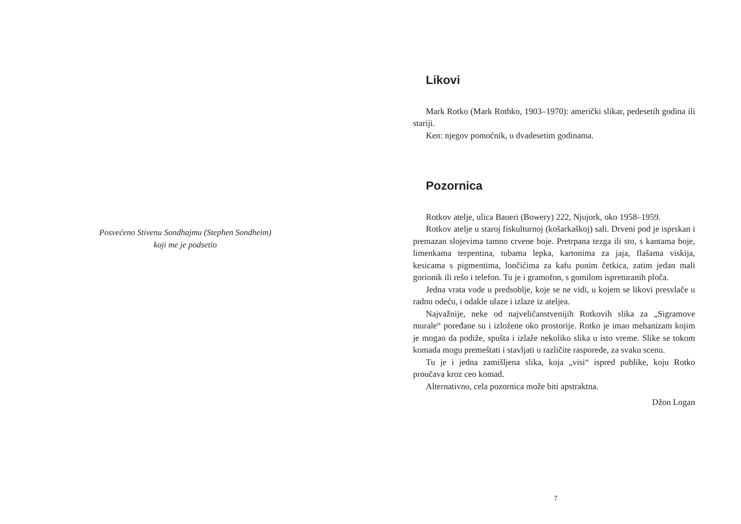Posvećeno Stivenu Sondhajmu (Stephen Sondheim)
koji me je podsetio
Likovi
Mark Rotko (Mark Rothko, 1903–1970): američki slikar, pedesetih godina ili stariji.
Ken: njegov pomoćnik, u dvadesetim godinama.
Pozornica
Rotkov atelje, ulica Baueri (Bowery) 222, Njujork, oko 1958–1959.
Rotkov atelje u staroj fiskulturnoj (košarkaškoj) sali. Drveni pod je isprskan i premazan slojevima tamno crvene boje. Pretrpana tezga ili sto, s kantama boje, limenkama terpentina, tubama lepka, kartonima za jaja, flašama viskija, kesicama s pigmentima, lončićima za kafu punim četkica, zatim jedan mali gorionik ili rešo i telefon. Tu je i gramofon, s gomilom ispreturanih ploča.
Jedna vrata vode u predsoblje, koje se ne vidi, u kojem se likovi presvlače u radnu odeću, i odakle ulaze i izlaze iz ateljea.
Najvažnije, neke od najveličanstvenijih Rotkovih slika za „Sigramove murale“ poređane su i izložene oko prostorije. Rotko je imao mehanizam kojim je mogao da podiže, spušta i izlaže nekoliko slika u isto vreme. Slike se tokom komada mogu premeštati i stavljati u različite rasporede, za svaku scenu.
Tu je i jedna zamišljena slika, koja „visi“ ispred publike, koju Rotko proučava kroz ceo komad.
Alternativno, cela pozornica može biti apstraktna.
Džon Logan
7